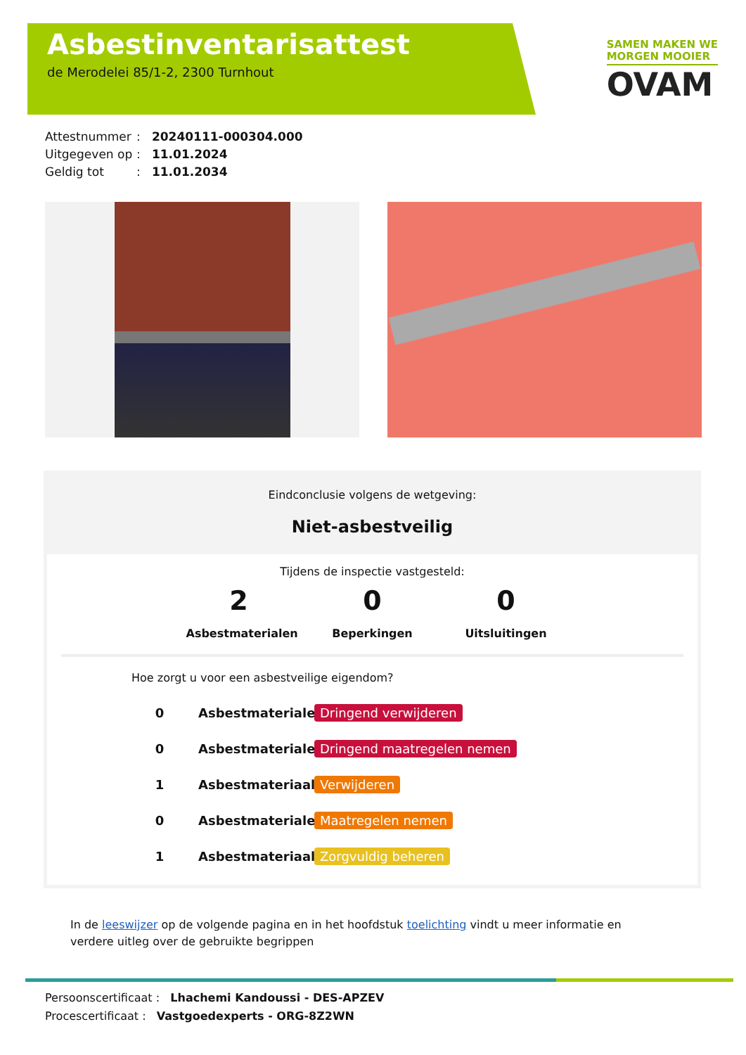Asbestinventarisattest
de Merodelei 85/1-2, 2300 Turnhout
SAMEN MAKEN WE
MORGEN MOOIER
OVAM
Attestnummer: 20240111-000304.000
Uitgegeven op: 11.01.2024
Geldig tot: 11.01.2034
Eindconclusie volgens de wetgeving:
Niet-asbestveilig
Tijdens de inspectie vastgesteld:
2
Asbestmaterialen
0
Beperkingen
0
Uitsluitingen
Hoe zorgt u voor een asbestveilige eigendom?
0 Asbestmaterialen Dringend verwijderen
0 Asbestmaterialen Dringend maatregelen nemen
1 Asbestmateriaal Verwijderen
0 Asbestmaterialen Maatregelen nemen
1 Asbestmateriaal Zorgvuldig beheren
In de leeswijzer op de volgende pagina en in het hoofdstuk toelichting vindt u meer informatie en verdere uitleg over de gebruikte begrippen
Persoonscertificaat : Lhachemi Kandoussi - DES-APZEV
Procescertificaat : Vastgoedexperts - ORG-8Z2WN